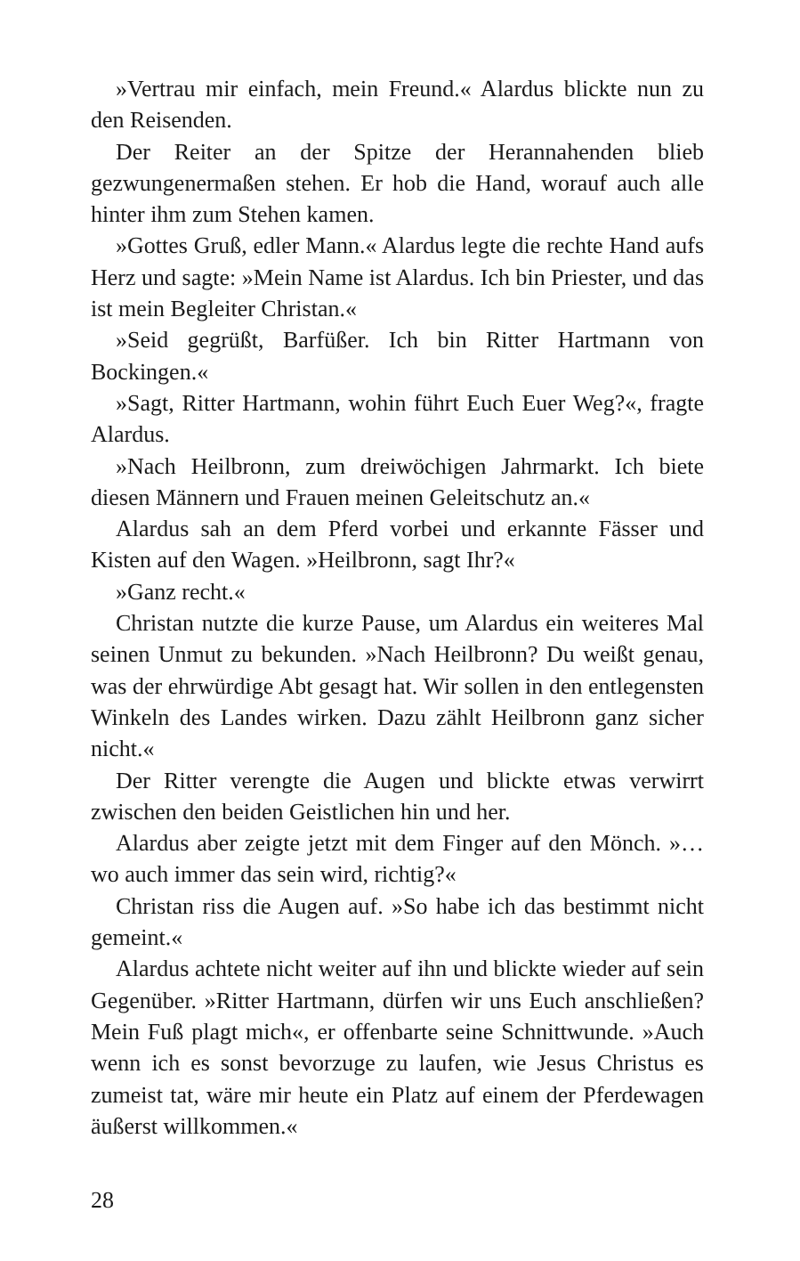»Vertrau mir einfach, mein Freund.« Alardus blickte nun zu den Reisenden.
Der Reiter an der Spitze der Herannahenden blieb gezwungenermaßen stehen. Er hob die Hand, worauf auch alle hinter ihm zum Stehen kamen.
»Gottes Gruß, edler Mann.« Alardus legte die rechte Hand aufs Herz und sagte: »Mein Name ist Alardus. Ich bin Priester, und das ist mein Begleiter Christan.«
»Seid gegrüßt, Barfüßer. Ich bin Ritter Hartmann von Bockingen.«
»Sagt, Ritter Hartmann, wohin führt Euch Euer Weg?«, fragte Alardus.
»Nach Heilbronn, zum dreiwöchigen Jahrmarkt. Ich biete diesen Männern und Frauen meinen Geleitschutz an.«
Alardus sah an dem Pferd vorbei und erkannte Fässer und Kisten auf den Wagen. »Heilbronn, sagt Ihr?«
»Ganz recht.«
Christan nutzte die kurze Pause, um Alardus ein weiteres Mal seinen Unmut zu bekunden. »Nach Heilbronn? Du weißt genau, was der ehrwürdige Abt gesagt hat. Wir sollen in den entlegensten Winkeln des Landes wirken. Dazu zählt Heilbronn ganz sicher nicht.«
Der Ritter verengte die Augen und blickte etwas verwirrt zwischen den beiden Geistlichen hin und her.
Alardus aber zeigte jetzt mit dem Finger auf den Mönch. »… wo auch immer das sein wird, richtig?«
Christan riss die Augen auf. »So habe ich das bestimmt nicht gemeint.«
Alardus achtete nicht weiter auf ihn und blickte wieder auf sein Gegenüber. »Ritter Hartmann, dürfen wir uns Euch anschließen? Mein Fuß plagt mich«, er offenbarte seine Schnittwunde. »Auch wenn ich es sonst bevorzuge zu laufen, wie Jesus Christus es zumeist tat, wäre mir heute ein Platz auf einem der Pferdewagen äußerst willkommen.«
28